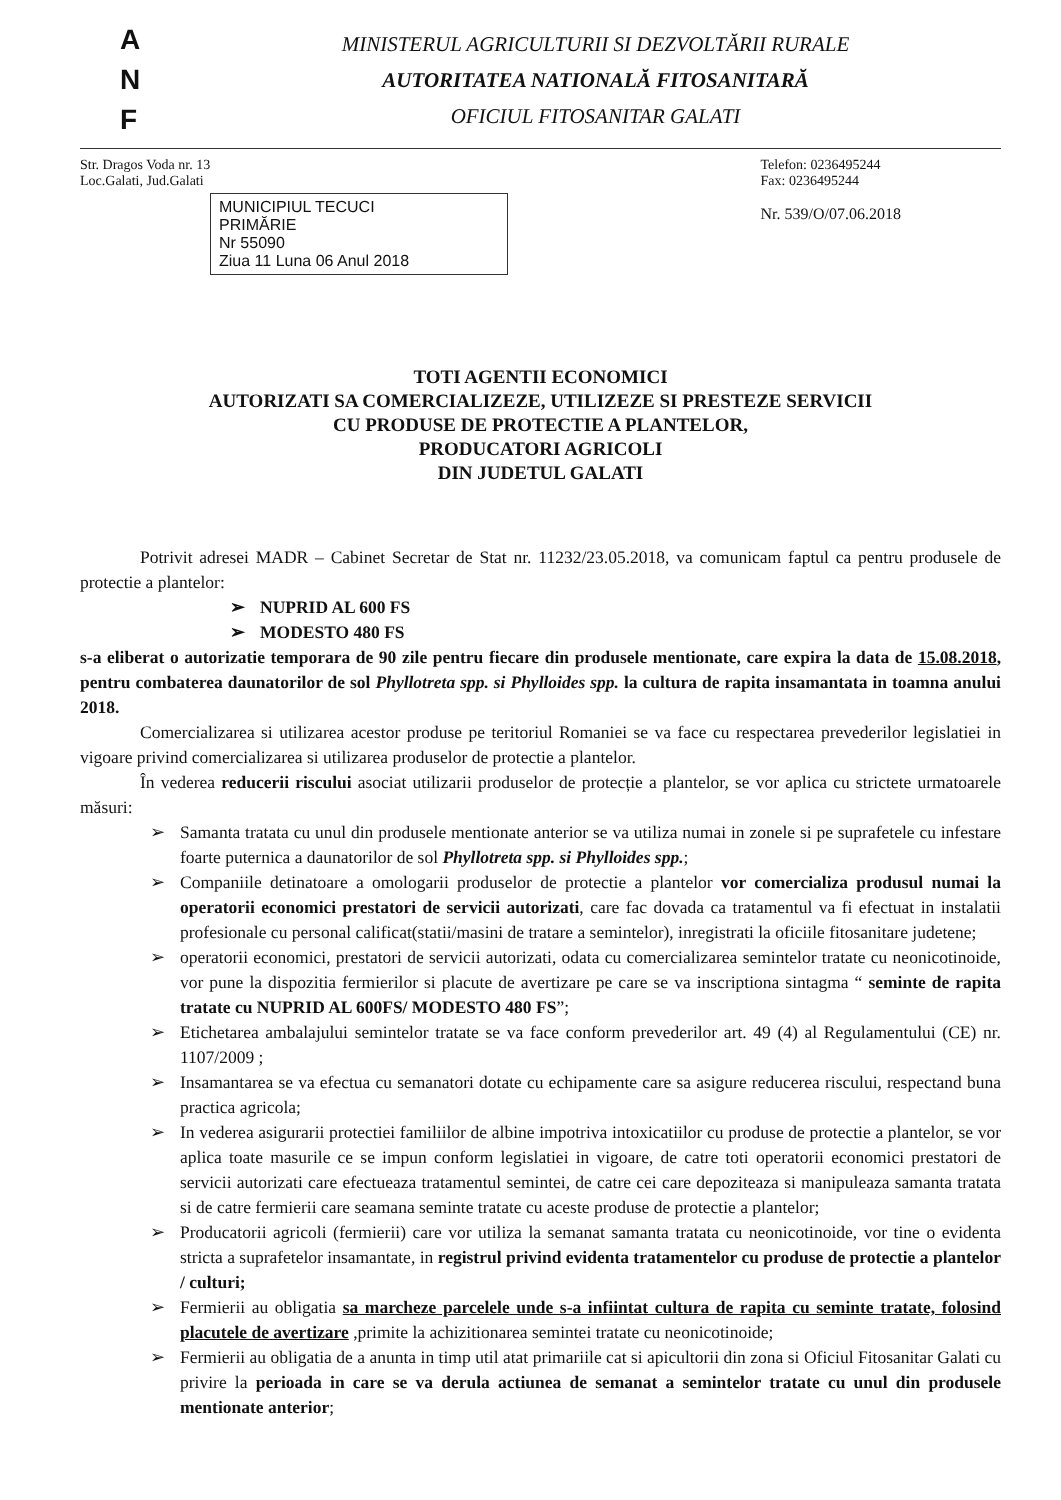A
N
F
MINISTERUL AGRICULTURII SI DEZVOLTĂRII RURALE
AUTORITATEA NATIONALĂ FITOSANITARĂ
OFICIUL FITOSANITAR GALATI
Str. Dragos Voda nr. 13
Loc.Galati, Jud.Galati
MUNICIPIUL TECUCI
PRIMĂRIE
Nr 55090
Ziua 11 Luna 06 Anul 2018
Telefon: 0236495244
Fax: 0236495244
Nr. 539/O/07.06.2018
TOTI AGENTII ECONOMICI
AUTORIZATI SA COMERCIALIZEZE, UTILIZEZE SI PRESTEZE SERVICII
CU PRODUSE DE PROTECTIE A PLANTELOR,
PRODUCATORI AGRICOLI
DIN JUDETUL GALATI
Potrivit adresei MADR – Cabinet Secretar de Stat nr. 11232/23.05.2018, va comunicam faptul ca pentru produsele de protectie a plantelor:
➢ NUPRID AL 600 FS
➢ MODESTO 480 FS
s-a eliberat o autorizatie temporara de 90 zile pentru fiecare din produsele mentionate, care expira la data de 15.08.2018, pentru combaterea daunatorilor de sol Phyllotreta spp. si Phylloides spp. la cultura de rapita insamantata in toamna anului 2018.
Comercializarea si utilizarea acestor produse pe teritoriul Romaniei se va face cu respectarea prevederilor legislatiei in vigoare privind comercializarea si utilizarea produselor de protectie a plantelor.
În vederea reducerii riscului asociat utilizarii produselor de protecție a plantelor, se vor aplica cu strictete urmatoarele măsuri:
➢ Samanta tratata cu unul din produsele mentionate anterior se va utiliza numai in zonele si pe suprafetele cu infestare foarte puternica a daunatorilor de sol Phyllotreta spp. si Phylloides spp.;
➢ Companiile detinatoare a omologarii produselor de protectie a plantelor vor comercializa produsul numai la operatorii economici prestatori de servicii autorizati, care fac dovada ca tratamentul va fi efectuat in instalatii profesionale cu personal calificat(statii/masini de tratare a semintelor), inregistrati la oficiile fitosanitare judetene;
➢ operatorii economici, prestatori de servicii autorizati, odata cu comercializarea semintelor tratate cu neonicotinoide, vor pune la dispozitia fermierilor si placute de avertizare pe care se va inscriptiona sintagma “ seminte de rapita tratate cu NUPRID AL 600FS/ MODESTO 480 FS”;
➢ Etichetarea ambalajului semintelor tratate se va face conform prevederilor art. 49 (4) al Regulamentului (CE) nr. 1107/2009 ;
➢ Insamantarea se va efectua cu semanatori dotate cu echipamente care sa asigure reducerea riscului, respectand buna practica agricola;
➢ In vederea asigurarii protectiei familiilor de albine impotriva intoxicatiilor cu produse de protectie a plantelor, se vor aplica toate masurile ce se impun conform legislatiei in vigoare, de catre toti operatorii economici prestatori de servicii autorizati care efectueaza tratamentul semintei, de catre cei care depoziteaza si manipuleaza samanta tratata si de catre fermierii care seamana seminte tratate cu aceste produse de protectie a plantelor;
➢ Producatorii agricoli (fermierii) care vor utiliza la semanat samanta tratata cu neonicotinoide, vor tine o evidenta stricta a suprafetelor insamantate, in registrul privind evidenta tratamentelor cu produse de protectie a plantelor / culturi;
➢ Fermierii au obligatia sa marcheze parcelele unde s-a infiintat cultura de rapita cu seminte tratate, folosind placutele de avertizare ,primite la achizitionarea semintei tratate cu neonicotinoide;
➢ Fermierii au obligatia de a anunta in timp util atat primariile cat si apicultorii din zona si Oficiul Fitosanitar Galati cu privire la perioada in care se va derula actiunea de semanat a semintelor tratate cu unul din produsele mentionate anterior;